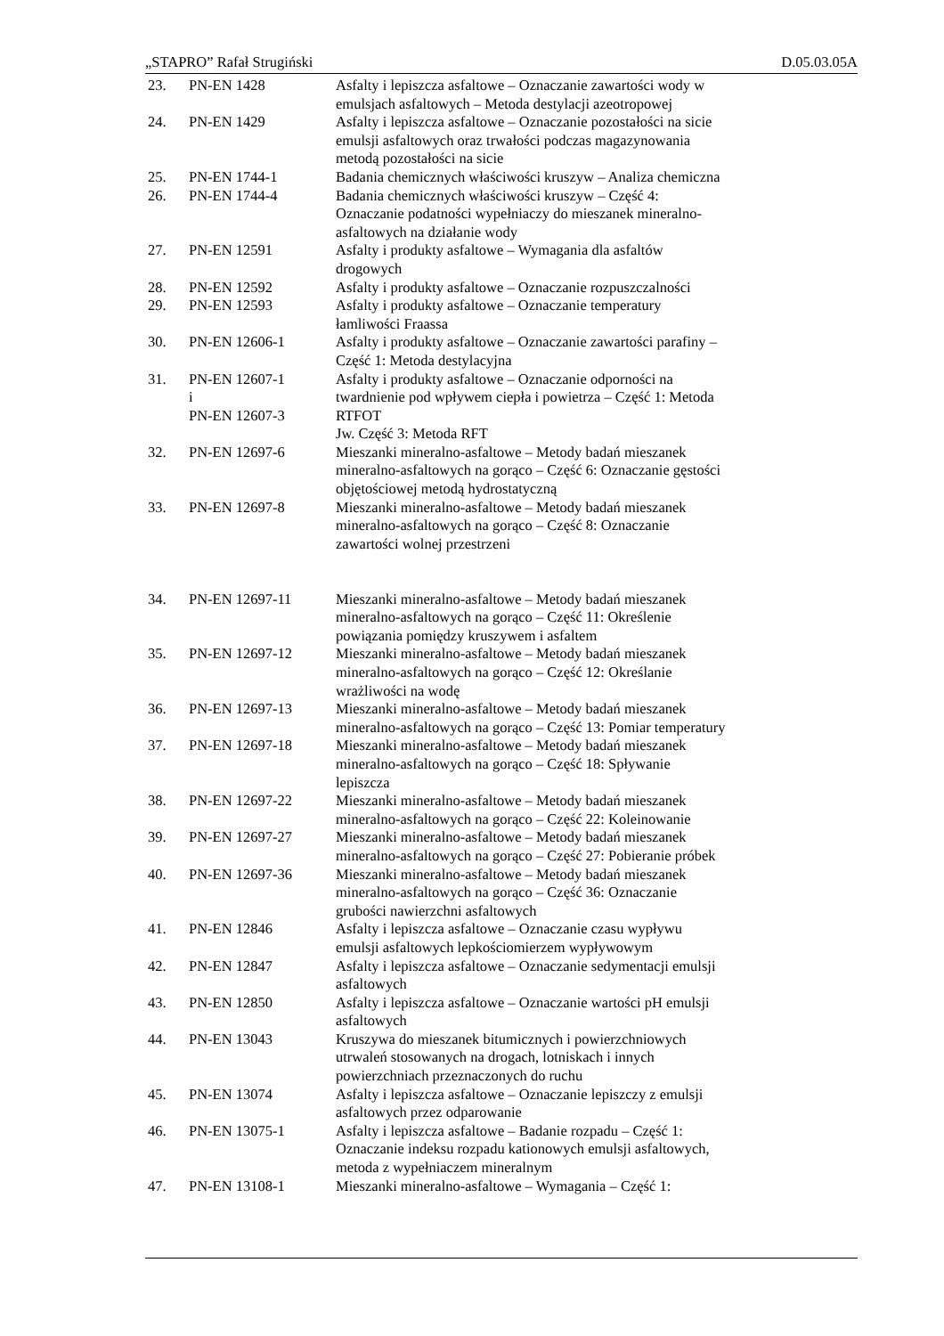„STAPRO” Rafał Strugiński D.05.03.05A
| 23. | PN-EN 1428 | Asfalty i lepiszcza asfaltowe – Oznaczanie zawartości wody w emulsjach asfaltowych – Metoda destylacji azeotropowej |
| 24. | PN-EN 1429 | Asfalty i lepiszcza asfaltowe – Oznaczanie pozostałości na sicie emulsji asfaltowych oraz trwałości podczas magazynowania metodą pozostałości na sicie |
| 25. | PN-EN 1744-1 | Badania chemicznych właściwości kruszyw – Analiza chemiczna |
| 26. | PN-EN 1744-4 | Badania chemicznych właściwości kruszyw – Część 4: Oznaczanie podatności wypełniaczy do mieszanek mineralno-asfaltowych na działanie wody |
| 27. | PN-EN 12591 | Asfalty i produkty asfaltowe – Wymagania dla asfaltów drogowych |
| 28. | PN-EN 12592 | Asfalty i produkty asfaltowe – Oznaczanie rozpuszczalności |
| 29. | PN-EN 12593 | Asfalty i produkty asfaltowe – Oznaczanie temperatury łamliwości Fraassa |
| 30. | PN-EN 12606-1 | Asfalty i produkty asfaltowe – Oznaczanie zawartości parafiny – Część 1: Metoda destylacyjna |
| 31. | PN-EN 12607-1 i PN-EN 12607-3 | Asfalty i produkty asfaltowe – Oznaczanie odporności na twardnienie pod wpływem ciepła i powietrza – Część 1: Metoda RTFOT Jw. Część 3: Metoda RFT |
| 32. | PN-EN 12697-6 | Mieszanki mineralno-asfaltowe – Metody badań mieszanek mineralno-asfaltowych na gorąco – Część 6: Oznaczanie gęstości objętościowej metodą hydrostatyczną |
| 33. | PN-EN 12697-8 | Mieszanki mineralno-asfaltowe – Metody badań mieszanek mineralno-asfaltowych na gorąco – Część 8: Oznaczanie zawartości wolnej przestrzeni |
| 34. | PN-EN 12697-11 | Mieszanki mineralno-asfaltowe – Metody badań mieszanek mineralno-asfaltowych na gorąco – Część 11: Określenie powiązania pomiędzy kruszywem i asfaltem |
| 35. | PN-EN 12697-12 | Mieszanki mineralno-asfaltowe – Metody badań mieszanek mineralno-asfaltowych na gorąco – Część 12: Określanie wrażliwości na wodę |
| 36. | PN-EN 12697-13 | Mieszanki mineralno-asfaltowe – Metody badań mieszanek mineralno-asfaltowych na gorąco – Część 13: Pomiar temperatury |
| 37. | PN-EN 12697-18 | Mieszanki mineralno-asfaltowe – Metody badań mieszanek mineralno-asfaltowych na gorąco – Część 18: Spływanie lepiszcza |
| 38. | PN-EN 12697-22 | Mieszanki mineralno-asfaltowe – Metody badań mieszanek mineralno-asfaltowych na gorąco – Część 22: Koleinowanie |
| 39. | PN-EN 12697-27 | Mieszanki mineralno-asfaltowe – Metody badań mieszanek mineralno-asfaltowych na gorąco – Część 27: Pobieranie próbek |
| 40. | PN-EN 12697-36 | Mieszanki mineralno-asfaltowe – Metody badań mieszanek mineralno-asfaltowych na gorąco – Część 36: Oznaczanie grubości nawierzchni asfaltowych |
| 41. | PN-EN 12846 | Asfalty i lepiszcza asfaltowe – Oznaczanie czasu wypływu emulsji asfaltowych lepkościomierzem wypływowym |
| 42. | PN-EN 12847 | Asfalty i lepiszcza asfaltowe – Oznaczanie sedymentacji emulsji asfaltowych |
| 43. | PN-EN 12850 | Asfalty i lepiszcza asfaltowe – Oznaczanie wartości pH emulsji asfaltowych |
| 44. | PN-EN 13043 | Kruszywa do mieszanek bitumicznych i powierzchniowych utrwaleń stosowanych na drogach, lotniskach i innych powierzchniach przeznaczonych do ruchu |
| 45. | PN-EN 13074 | Asfalty i lepiszcza asfaltowe – Oznaczanie lepiszczy z emulsji asfaltowych przez odparowanie |
| 46. | PN-EN 13075-1 | Asfalty i lepiszcza asfaltowe – Badanie rozpadu – Część 1: Oznaczanie indeksu rozpadu kationowych emulsji asfaltowych, metoda z wypełniaczem mineralnym |
| 47. | PN-EN 13108-1 | Mieszanki mineralno-asfaltowe – Wymagania – Część 1: |